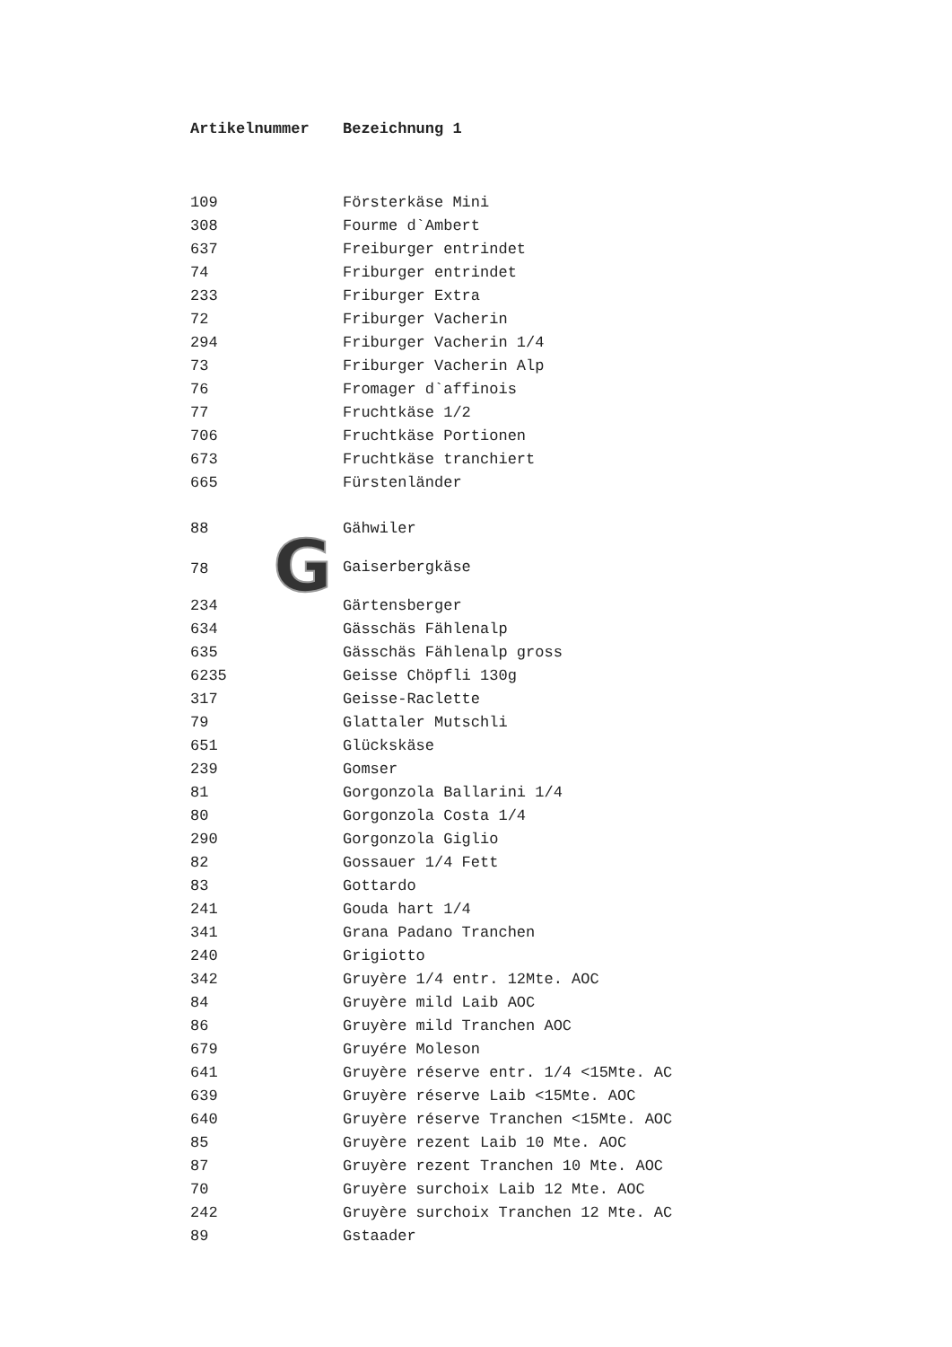| Artikelnummer | Bezeichnung 1 |
| --- | --- |
| 109 | Försterkäse Mini |
| 308 | Fourme d`Ambert |
| 637 | Freiburger entrindet |
| 74 | Friburger entrindet |
| 233 | Friburger Extra |
| 72 | Friburger Vacherin |
| 294 | Friburger Vacherin 1/4 |
| 73 | Friburger Vacherin Alp |
| 76 | Fromager d`affinois |
| 77 | Fruchtkäse 1/2 |
| 706 | Fruchtkäse Portionen |
| 673 | Fruchtkäse tranchiert |
| 665 | Fürstenländer |
| 88 | Gähwiler |
| 78 G | Gaiserbergkäse |
| 234 | Gärtensberger |
| 634 | Gässchäs Fählenalp |
| 635 | Gässchäs Fählenalp gross |
| 6235 | Geisse Chöpfli 130g |
| 317 | Geisse-Raclette |
| 79 | Glattaler Mutschli |
| 651 | Glückskäse |
| 239 | Gomser |
| 81 | Gorgonzola Ballarini 1/4 |
| 80 | Gorgonzola Costa 1/4 |
| 290 | Gorgonzola Giglio |
| 82 | Gossauer 1/4 Fett |
| 83 | Gottardo |
| 241 | Gouda hart 1/4 |
| 341 | Grana Padano Tranchen |
| 240 | Grigiotto |
| 342 | Gruyère 1/4 entr. 12Mte. AOC |
| 84 | Gruyère mild Laib AOC |
| 86 | Gruyère mild Tranchen AOC |
| 679 | Gruyére Moleson |
| 641 | Gruyère réserve entr. 1/4 <15Mte. AC |
| 639 | Gruyère réserve Laib <15Mte. AOC |
| 640 | Gruyère réserve Tranchen <15Mte. AOC |
| 85 | Gruyère rezent Laib 10 Mte. AOC |
| 87 | Gruyère rezent Tranchen 10 Mte. AOC |
| 70 | Gruyère surchoix Laib 12 Mte. AOC |
| 242 | Gruyère surchoix Tranchen 12 Mte. AC |
| 89 | Gstaader |